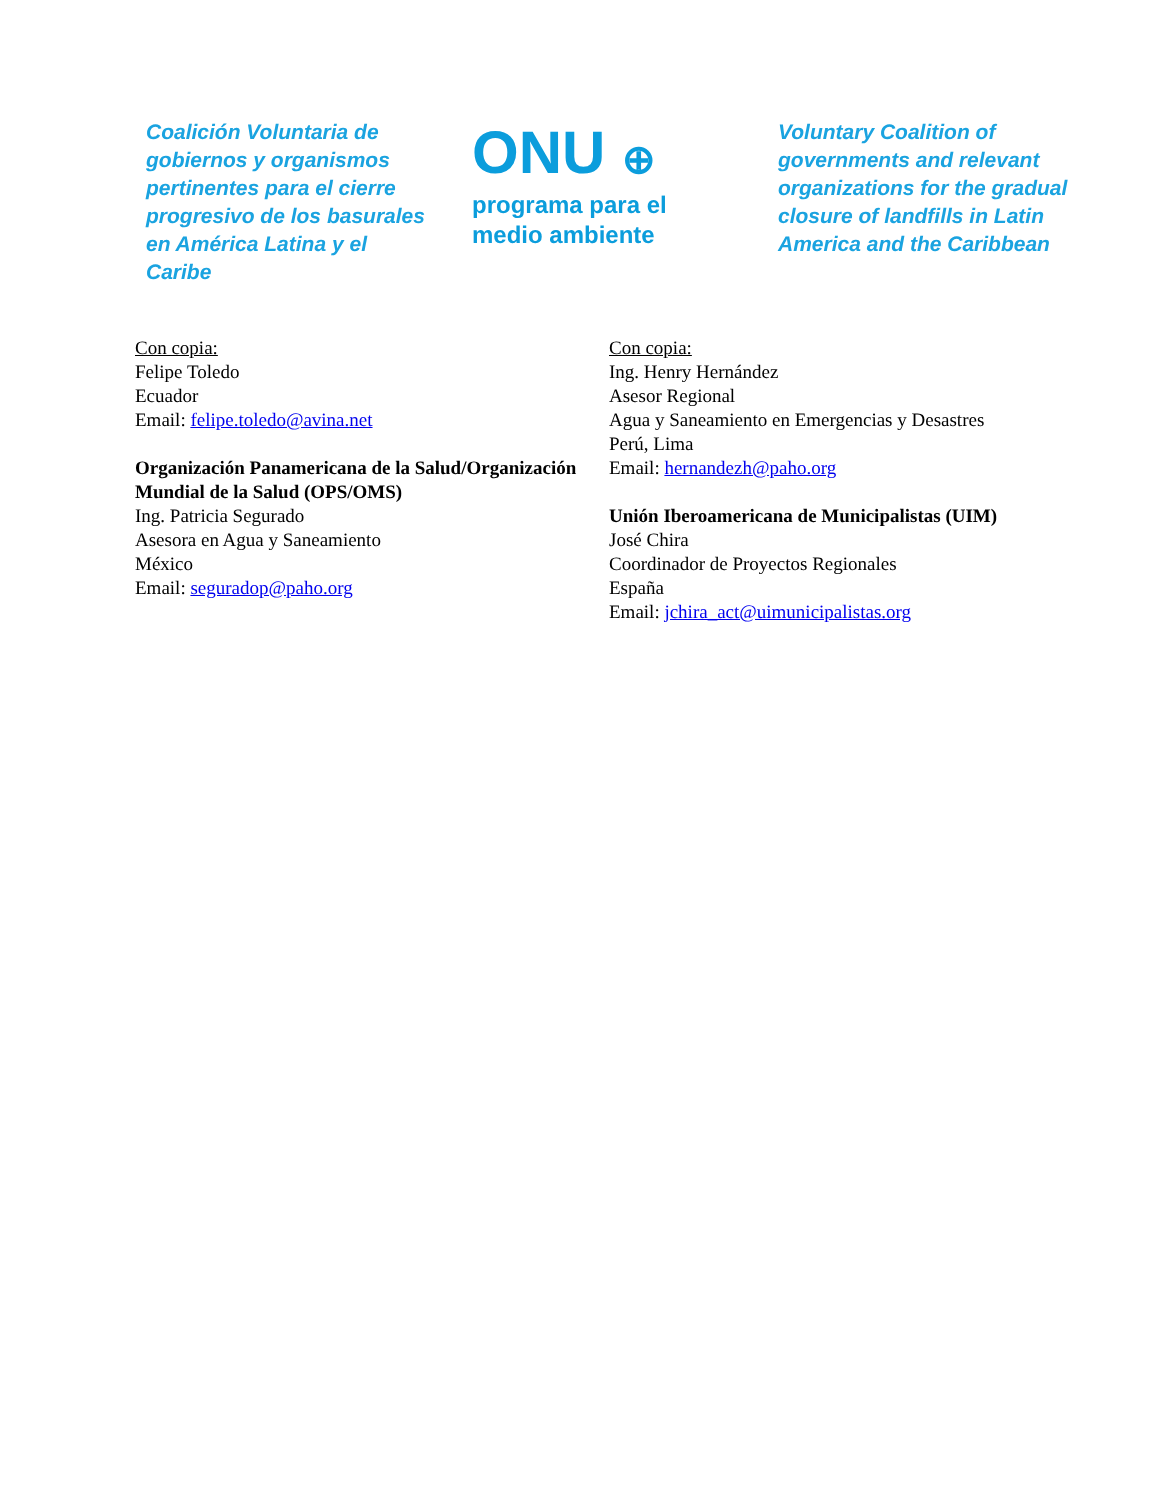Coalición Voluntaria de gobiernos y organismos pertinentes para el cierre progresivo de los basurales en América Latina y el Caribe
ONU ⊕
programa para el
medio ambiente
Voluntary Coalition of governments and relevant organizations for the gradual closure of landfills in Latin America and the Caribbean
Con copia:
Felipe Toledo
Ecuador
Email: felipe.toledo@avina.net
Organización Panamericana de la Salud/Organización Mundial de la Salud (OPS/OMS)
Ing. Patricia Segurado
Asesora en Agua y Saneamiento
México
Email: seguradop@paho.org
Con copia:
Ing. Henry Hernández
Asesor Regional
Agua y Saneamiento en Emergencias y Desastres
Perú, Lima
Email: hernandezh@paho.org
Unión Iberoamericana de Municipalistas (UIM)
José Chira
Coordinador de Proyectos Regionales
España
Email: jchira_act@uimunicipalistas.org